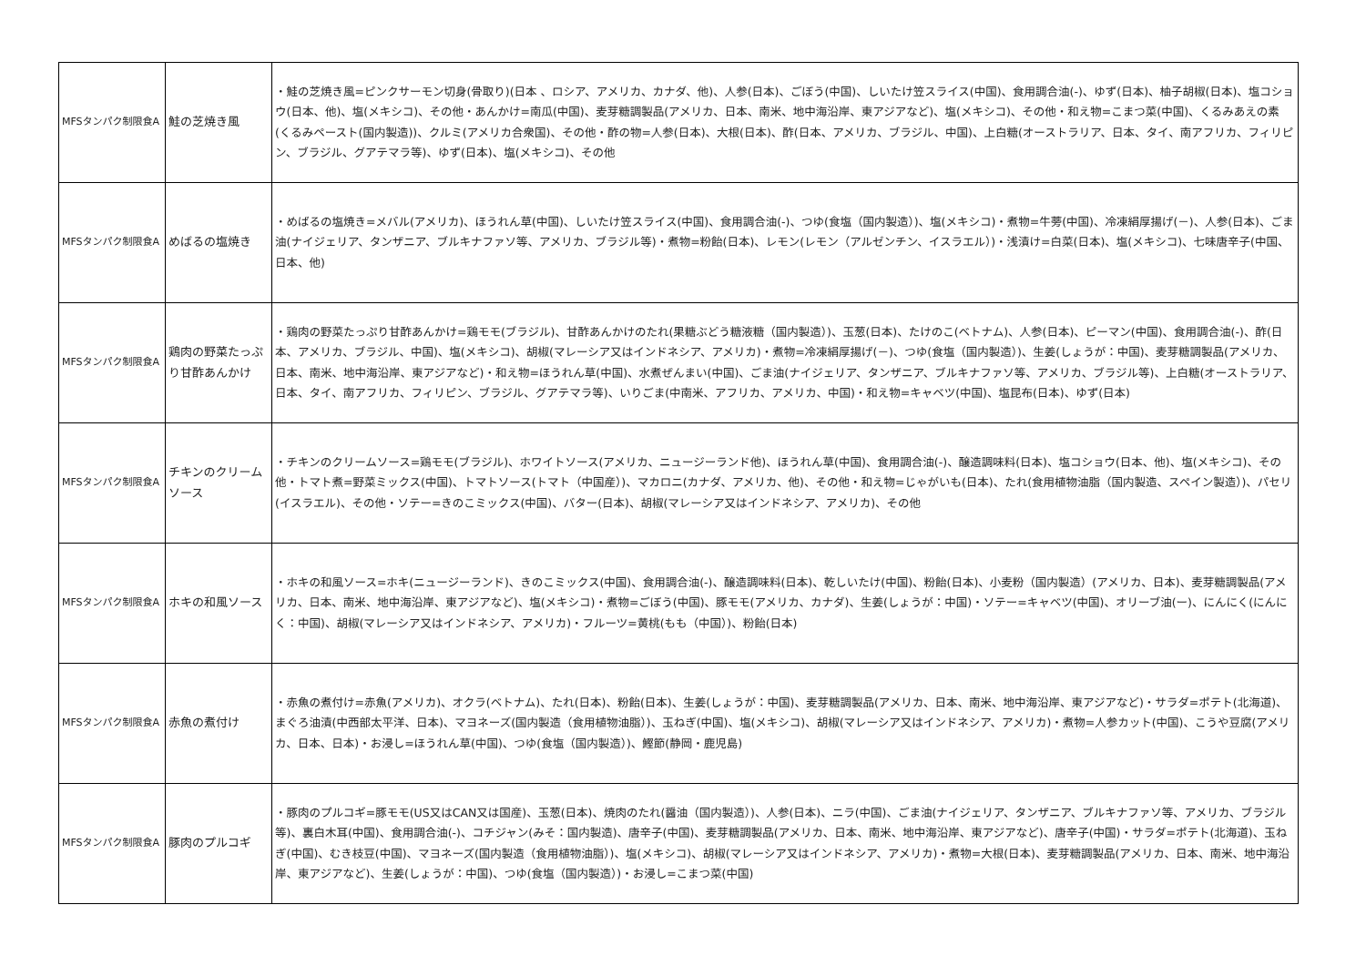| MFSタンパク制限食A | 鮭の芝焼き風 | ・鮭の芝焼き風=ピンクサーモン切身(骨取り)(日本 、ロシア、アメリカ、カナダ、他)、人参(日本)、ごぼう(中国)、しいたけ笠スライス(中国)、食用調合油(-)、ゆず(日本)、柚子胡椒(日本)、塩コショウ(日本、他)、塩(メキシコ)、その他・あんかけ=南瓜(中国)、麦芽糖調製品(アメリカ、日本、南米、地中海沿岸、東アジアなど)、塩(メキシコ)、その他・和え物=こまつ菜(中国)、くるみあえの素(くるみペースト(国内製造))、クルミ(アメリカ合衆国)、その他・酢の物=人参(日本)、大根(日本)、酢(日本、アメリカ、ブラジル、中国)、上白糖(オーストラリア、日本、タイ、南アフリカ、フィリピン、ブラジル、グアテマラ等)、ゆず(日本)、塩(メキシコ)、その他 |
| MFSタンパク制限食A | めばるの塩焼き | ・めばるの塩焼き=メバル(アメリカ)、ほうれん草(中国)、しいたけ笠スライス(中国)、食用調合油(-)、つゆ(食塩（国内製造）)、塩(メキシコ)・煮物=牛蒡(中国)、冷凍絹厚揚げ(－)、人参(日本)、ごま油(ナイジェリア、タンザニア、ブルキナファソ等、アメリカ、ブラジル等)・煮物=粉飴(日本)、レモン(レモン（アルゼンチン、イスラエル）)・浅漬け=白菜(日本)、塩(メキシコ)、七味唐辛子(中国、日本、他) |
| MFSタンパク制限食A | 鶏肉の野菜たっぷり甘酢あんかけ | ・鶏肉の野菜たっぷり甘酢あんかけ=鶏モモ(ブラジル)、甘酢あんかけのたれ(果糖ぶどう糖液糖（国内製造）)、玉葱(日本)、たけのこ(ベトナム)、人参(日本)、ピーマン(中国)、食用調合油(-)、酢(日本、アメリカ、ブラジル、中国)、塩(メキシコ)、胡椒(マレーシア又はインドネシア、アメリカ)・煮物=冷凍絹厚揚げ(－)、つゆ(食塩（国内製造）)、生姜(しょうが：中国)、麦芽糖調製品(アメリカ、日本、南米、地中海沿岸、東アジアなど)・和え物=ほうれん草(中国)、水煮ぜんまい(中国)、ごま油(ナイジェリア、タンザニア、ブルキナファソ等、アメリカ、ブラジル等)、上白糖(オーストラリア、日本、タイ、南アフリカ、フィリピン、ブラジル、グアテマラ等)、いりごま(中南米、アフリカ、アメリカ、中国)・和え物=キャベツ(中国)、塩昆布(日本)、ゆず(日本) |
| MFSタンパク制限食A | チキンのクリームソース | ・チキンのクリームソース=鶏モモ(ブラジル)、ホワイトソース(アメリカ、ニュージーランド他)、ほうれん草(中国)、食用調合油(-)、醸造調味料(日本)、塩コショウ(日本、他)、塩(メキシコ)、その他・トマト煮=野菜ミックス(中国)、トマトソース(トマト（中国産）)、マカロニ(カナダ、アメリカ、他)、その他・和え物=じゃがいも(日本)、たれ(食用植物油脂（国内製造、スペイン製造）)、パセリ(イスラエル)、その他・ソテー=きのこミックス(中国)、バター(日本)、胡椒(マレーシア又はインドネシア、アメリカ)、その他 |
| MFSタンパク制限食A | ホキの和風ソース | ・ホキの和風ソース=ホキ(ニュージーランド)、きのこミックス(中国)、食用調合油(-)、醸造調味料(日本)、乾しいたけ(中国)、粉飴(日本)、小麦粉（国内製造）(アメリカ、日本)、麦芽糖調製品(アメリカ、日本、南米、地中海沿岸、東アジアなど)、塩(メキシコ)・煮物=ごぼう(中国)、豚モモ(アメリカ、カナダ)、生姜(しょうが：中国)・ソテー=キャベツ(中国)、オリーブ油(ー)、にんにく(にんにく：中国)、胡椒(マレーシア又はインドネシア、アメリカ)・フルーツ=黄桃(もも（中国）)、粉飴(日本) |
| MFSタンパク制限食A | 赤魚の煮付け | ・赤魚の煮付け=赤魚(アメリカ)、オクラ(ベトナム)、たれ(日本)、粉飴(日本)、生姜(しょうが：中国)、麦芽糖調製品(アメリカ、日本、南米、地中海沿岸、東アジアなど)・サラダ=ポテト(北海道)、まぐろ油漬(中西部太平洋、日本)、マヨネーズ(国内製造（食用植物油脂）)、玉ねぎ(中国)、塩(メキシコ)、胡椒(マレーシア又はインドネシア、アメリカ)・煮物=人参カット(中国)、こうや豆腐(アメリカ、日本、日本)・お浸し=ほうれん草(中国)、つゆ(食塩（国内製造）)、鰹節(静岡・鹿児島) |
| MFSタンパク制限食A | 豚肉のプルコギ | ・豚肉のプルコギ=豚モモ(US又はCAN又は国産)、玉葱(日本)、焼肉のたれ(醤油（国内製造）)、人参(日本)、ニラ(中国)、ごま油(ナイジェリア、タンザニア、ブルキナファソ等、アメリカ、ブラジル等)、裏白木耳(中国)、食用調合油(-)、コチジャン(みそ：国内製造)、唐辛子(中国)、麦芽糖調製品(アメリカ、日本、南米、地中海沿岸、東アジアなど)、唐辛子(中国)・サラダ=ポテト(北海道)、玉ねぎ(中国)、むき枝豆(中国)、マヨネーズ(国内製造（食用植物油脂）)、塩(メキシコ)、胡椒(マレーシア又はインドネシア、アメリカ)・煮物=大根(日本)、麦芽糖調製品(アメリカ、日本、南米、地中海沿岸、東アジアなど)、生姜(しょうが：中国)、つゆ(食塩（国内製造）)・お浸し=こまつ菜(中国) |